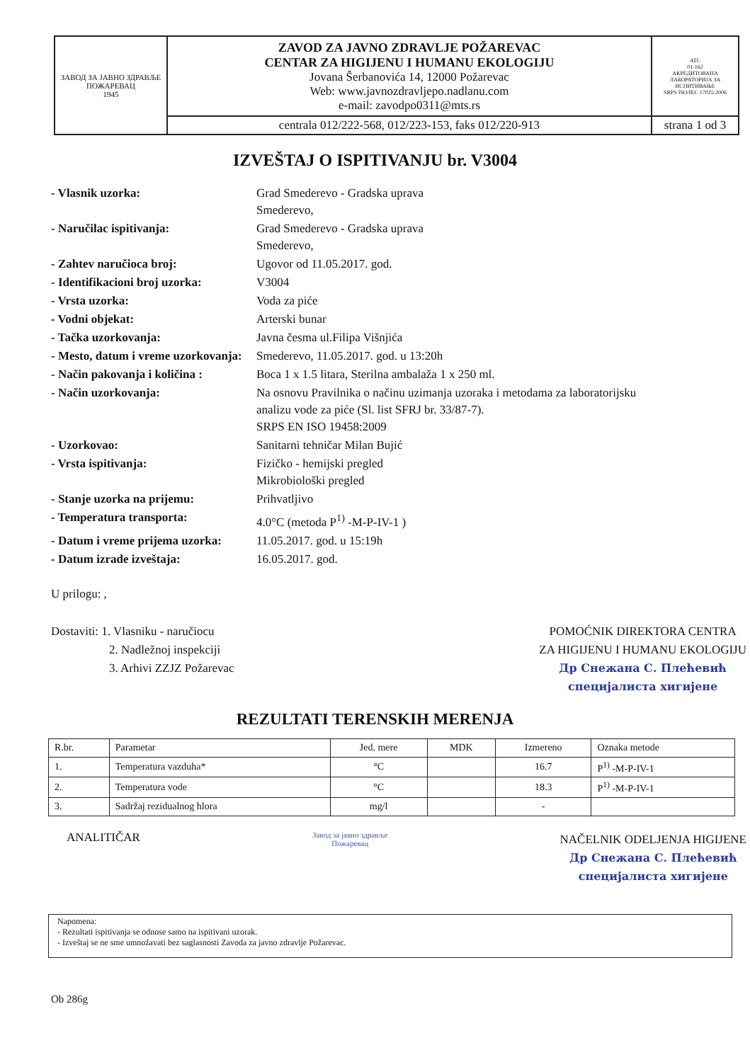| ЗАВОД ЗА ЈАВНО ЗДРАВЉЕ ПОЖАРЕВАЦ 1945 | ZAVOD ZA JAVNO ZDRAVLJE POŽAREVAC CENTAR ZA HIGIJENU I HUMANU EKOLOGIJU Jovana Šerbanovića 14, 12000 Požarevac Web: www.javnozdravljepo.nadlanu.com e-mail: zavodpo0311@mts.rs | ATC 01-162 АКРЕДИТОВАНА ЛАБОРАТОРИЈА ЗА ИСПИТИВАЊЕ SRPS ISO/IEC 17025:2006 |
| | centrala 012/222-568, 012/223-153, faks 012/220-913 | strana 1 od 3 |
IZVEŠTAJ O ISPITIVANJU br. V3004
| - Vlasnik uzorka: | Grad Smederevo - Gradska uprava Smederevo, |
| - Naručilac ispitivanja: | Grad Smederevo - Gradska uprava Smederevo, |
| - Zahtev naručioca broj: | Ugovor od 11.05.2017. god. |
| - Identifikacioni broj uzorka: | V3004 |
| - Vrsta uzorka: | Voda za piće |
| - Vodni objekat: | Arterski bunar |
| - Tačka uzorkovanja: | Javna česma ul.Filipa Višnjića |
| - Mesto, datum i vreme uzorkovanja: | Smederevo, 11.05.2017. god. u 13:20h |
| - Način pakovanja i količina : | Boca 1 x 1.5 litara, Sterilna ambalaža 1 x 250 ml. |
| - Način uzorkovanja: | Na osnovu Pravilnika o načinu uzimanja uzoraka i metodama za laboratorijsku analizu vode za piće (Sl. list SFRJ br. 33/87-7). SRPS EN ISO 19458:2009 |
| - Uzorkovao: | Sanitarni tehničar Milan Bujić |
| - Vrsta ispitivanja: | Fizičko - hemijski pregled Mikrobiološki pregled |
| - Stanje uzorka na prijemu: | Prihvatljivo |
| - Temperatura transporta: | 4.0°C (metoda P<sup>1)</sup> -M-P-IV-1 ) |
| - Datum i vreme prijema uzorka: | 11.05.2017. god. u 15:19h |
| - Datum izrade izveštaja: | 16.05.2017. god. |
U prilogu: ,
Dostaviti: 1. Vlasniku - naručiocu
2. Nadležnoj inspekciji
3. Arhivi ZZJZ Požarevac
POMOĆNIK DIREKTORA CENTRA
ZA HIGIJENU I HUMANU EKOLOGIJU
Др Снежана С. Плећевић
специјалиста хигијене
REZULTATI TERENSKIH MERENJA
| R.br. | Parametar | Jed. mere | MDK | Izmereno | Oznaka metode |
| --- | --- | --- | --- | --- | --- |
| 1. | Temperatura vazduha* | °C | | 16.7 | P<sup>1)</sup> -M-P-IV-1 |
| 2. | Temperatura vode | °C | | 18.3 | P<sup>1)</sup> -M-P-IV-1 |
| 3. | Sadržaj rezidualnog hlora | mg/l | | - | |
ANALITIČAR
Завод за јавно здравље
Пожаревац
NAČELNIK ODELJENJA HIGIJENE
Др Снежана С. Плећевић
специјалиста хигијене
Napomena:
- Rezultati ispitivanja se odnose samo na ispitivani uzorak.
- Izveštaj se ne sme umnožavati bez saglasnosti Zavoda za javno zdravlje Požarevac.
Ob 286g